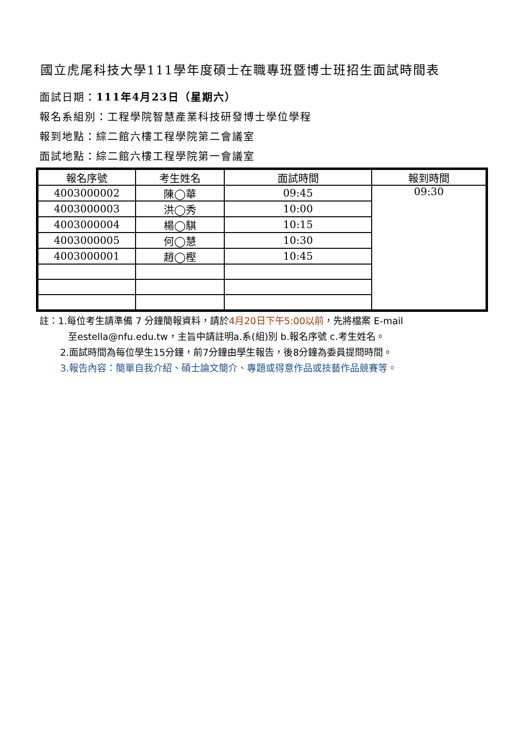國立虎尾科技大學111學年度碩士在職專班暨博士班招生面試時間表
面試日期：111年4月23日（星期六）
報名系組別：工程學院智慧產業科技研發博士學位學程
報到地點：綜二館六樓工程學院第二會議室
面試地點：綜二館六樓工程學院第一會議室
| 報名序號 | 考生姓名 | 面試時間 | 報到時間 |
| --- | --- | --- | --- |
| 4003000002 | 陳◯華 | 09:45 | 09:30 |
| 4003000003 | 洪◯秀 | 10:00 | |
| 4003000004 | 楊◯騏 | 10:15 | |
| 4003000005 | 何◯慧 | 10:30 | |
| 4003000001 | 趙◯樫 | 10:45 | |
註：1.每位考生請準備 7 分鐘簡報資料，請於4月20日下午5:00以前，先將檔案 E-mail
至estella@nfu.edu.tw，主旨中請註明a.系(組)別 b.報名序號 c.考生姓名。
2.面試時間為每位學生15分鐘，前7分鐘由學生報告，後8分鐘為委員提問時間。
3.報告內容：簡單自我介紹、碩士論文簡介、專題或得意作品或技藝作品競賽等。